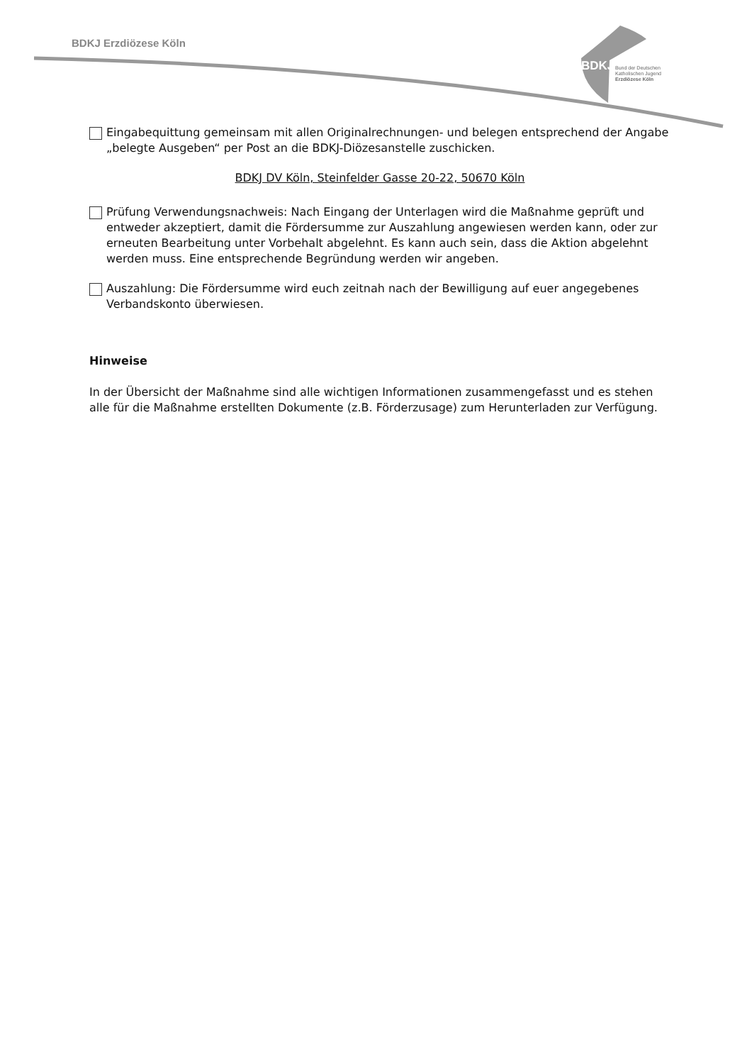BDKJ Erzdiözese Köln
BDKJ
Bund der Deutschen
Katholischen Jugend
Erzdiözese Köln
Eingabequittung gemeinsam mit allen Originalrechnungen- und belegen entsprechend der Angabe „belegte Ausgeben“ per Post an die BDKJ-Diözesanstelle zuschicken.
BDKJ DV Köln, Steinfelder Gasse 20-22, 50670 Köln
Prüfung Verwendungsnachweis: Nach Eingang der Unterlagen wird die Maßnahme geprüft und entweder akzeptiert, damit die Fördersumme zur Auszahlung angewiesen werden kann, oder zur erneuten Bearbeitung unter Vorbehalt abgelehnt. Es kann auch sein, dass die Aktion abgelehnt werden muss. Eine entsprechende Begründung werden wir angeben.
Auszahlung: Die Fördersumme wird euch zeitnah nach der Bewilligung auf euer angegebenes Verbandskonto überwiesen.
Hinweise
In der Übersicht der Maßnahme sind alle wichtigen Informationen zusammengefasst und es stehen alle für die Maßnahme erstellten Dokumente (z.B. Förderzusage) zum Herunterladen zur Verfügung.